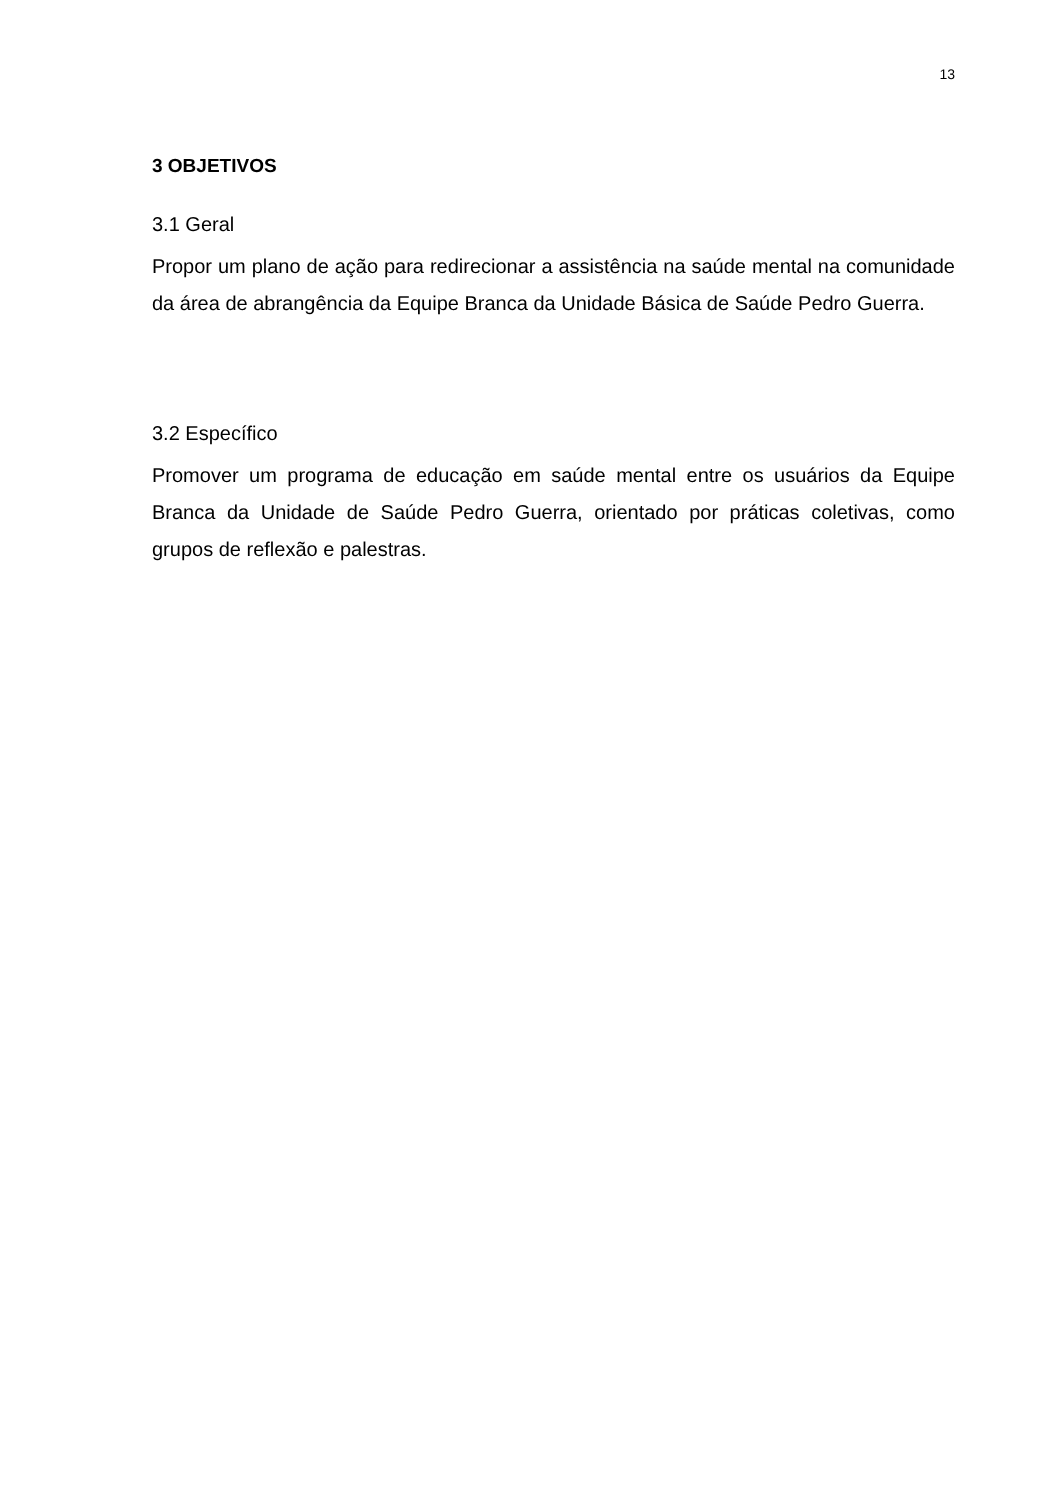13
3 OBJETIVOS
3.1 Geral
Propor um plano de ação para redirecionar a assistência na saúde mental na comunidade da área de abrangência da Equipe Branca da Unidade Básica de Saúde Pedro Guerra.
3.2 Específico
Promover um programa de educação em saúde mental entre os usuários da Equipe Branca da Unidade de Saúde Pedro Guerra, orientado por práticas coletivas, como grupos de reflexão e palestras.